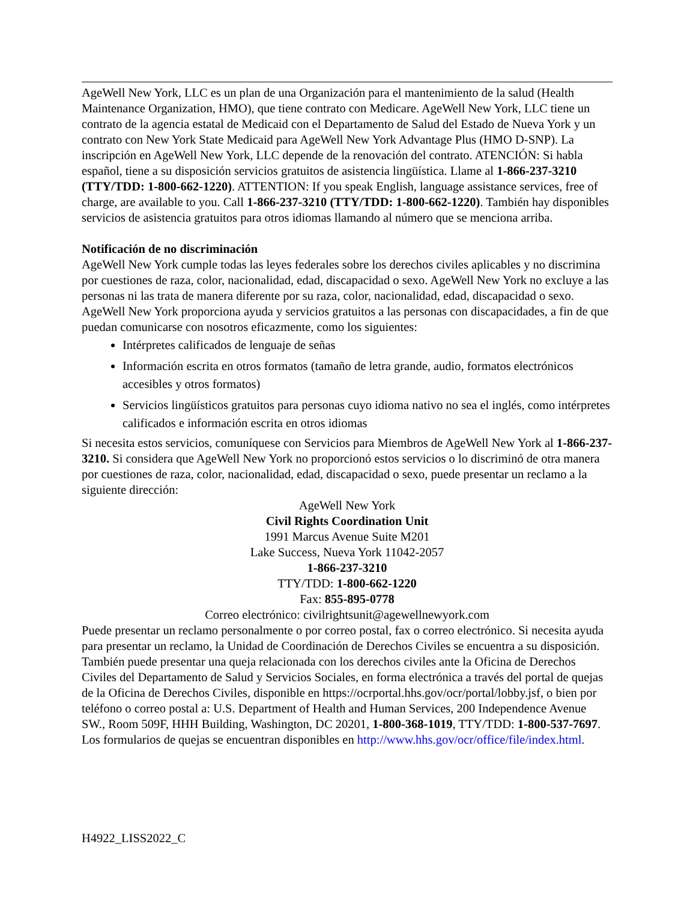AgeWell New York, LLC es un plan de una Organización para el mantenimiento de la salud (Health Maintenance Organization, HMO), que tiene contrato con Medicare. AgeWell New York, LLC tiene un contrato de la agencia estatal de Medicaid con el Departamento de Salud del Estado de Nueva York y un contrato con New York State Medicaid para AgeWell New York Advantage Plus (HMO D-SNP). La inscripción en AgeWell New York, LLC depende de la renovación del contrato. ATENCIÓN: Si habla español, tiene a su disposición servicios gratuitos de asistencia lingüística. Llame al 1-866-237-3210 (TTY/TDD: 1-800-662-1220). ATTENTION: If you speak English, language assistance services, free of charge, are available to you. Call 1-866-237-3210 (TTY/TDD: 1-800-662-1220). También hay disponibles servicios de asistencia gratuitos para otros idiomas llamando al número que se menciona arriba.
Notificación de no discriminación
AgeWell New York cumple todas las leyes federales sobre los derechos civiles aplicables y no discrimina por cuestiones de raza, color, nacionalidad, edad, discapacidad o sexo. AgeWell New York no excluye a las personas ni las trata de manera diferente por su raza, color, nacionalidad, edad, discapacidad o sexo. AgeWell New York proporciona ayuda y servicios gratuitos a las personas con discapacidades, a fin de que puedan comunicarse con nosotros eficazmente, como los siguientes:
Intérpretes calificados de lenguaje de señas
Información escrita en otros formatos (tamaño de letra grande, audio, formatos electrónicos accesibles y otros formatos)
Servicios lingüísticos gratuitos para personas cuyo idioma nativo no sea el inglés, como intérpretes calificados e información escrita en otros idiomas
Si necesita estos servicios, comuníquese con Servicios para Miembros de AgeWell New York al 1-866-237-3210. Si considera que AgeWell New York no proporcionó estos servicios o lo discriminó de otra manera por cuestiones de raza, color, nacionalidad, edad, discapacidad o sexo, puede presentar un reclamo a la siguiente dirección:
AgeWell New York
Civil Rights Coordination Unit
1991 Marcus Avenue Suite M201
Lake Success, Nueva York 11042-2057
1-866-237-3210
TTY/TDD: 1-800-662-1220
Fax: 855-895-0778
Correo electrónico: civilrightsunit@agewellnewyork.com
Puede presentar un reclamo personalmente o por correo postal, fax o correo electrónico. Si necesita ayuda para presentar un reclamo, la Unidad de Coordinación de Derechos Civiles se encuentra a su disposición. También puede presentar una queja relacionada con los derechos civiles ante la Oficina de Derechos Civiles del Departamento de Salud y Servicios Sociales, en forma electrónica a través del portal de quejas de la Oficina de Derechos Civiles, disponible en https://ocrportal.hhs.gov/ocr/portal/lobby.jsf, o bien por teléfono o correo postal a: U.S. Department of Health and Human Services, 200 Independence Avenue SW., Room 509F, HHH Building, Washington, DC 20201, 1-800-368-1019, TTY/TDD: 1-800-537-7697. Los formularios de quejas se encuentran disponibles en http://www.hhs.gov/ocr/office/file/index.html.
H4922_LISS2022_C